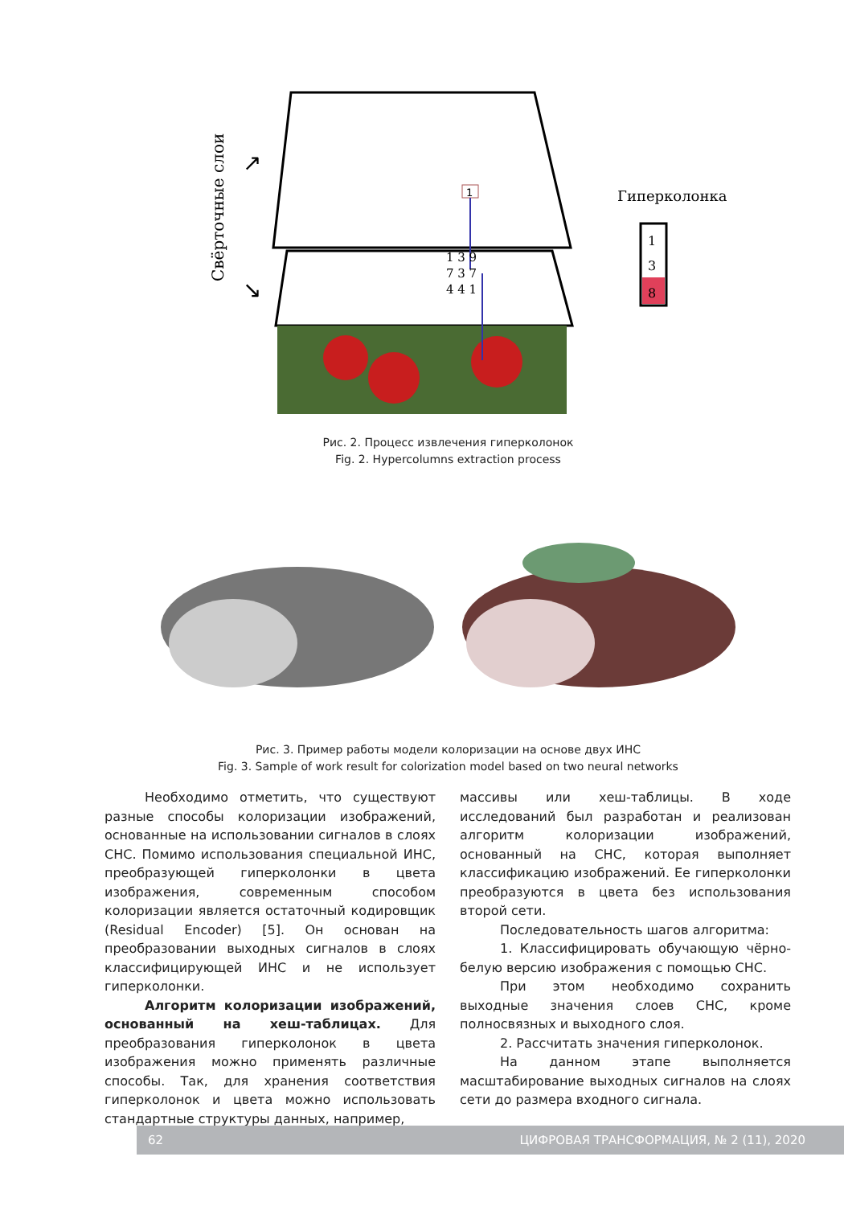Свёрточные слои
↗
↘
1
1 3 9
7 3 7
4 4 1
Гиперколонка
1
3
8
Рис. 2. Процесс извлечения гиперколонок
Fig. 2. Hypercolumns extraction process
Рис. 3. Пример работы модели колоризации на основе двух ИНС
Fig. 3. Sample of work result for colorization model based on two neural networks
Необходимо отметить, что существуют разные способы колоризации изображений, основанные на использовании сигналов в слоях СНС. Помимо использования специальной ИНС, преобразующей гиперколонки в цвета изображения, современным способом колоризации является остаточный кодировщик (Residual Encoder) [5]. Он основан на преобразовании выходных сигналов в слоях классифицирующей ИНС и не использует гиперколонки.
Алгоритм колоризации изображений, основанный на хеш-таблицах. Для преобразования гиперколонок в цвета изображения можно применять различные способы. Так, для хранения соответствия гиперколонок и цвета можно использовать стандартные структуры данных, например,
массивы или хеш-таблицы. В ходе исследований был разработан и реализован алгоритм колоризации изображений, основанный на СНС, которая выполняет классификацию изображений. Ее гиперколонки преобразуются в цвета без использования второй сети.
Последовательность шагов алгоритма:
1. Классифицировать обучающую чёрно-белую версию изображения с помощью СНС.
При этом необходимо сохранить выходные значения слоев СНС, кроме полносвязных и выходного слоя.
2. Рассчитать значения гиперколонок.
На данном этапе выполняется масштабирование выходных сигналов на слоях сети до размера входного сигнала.
62 ЦИФРОВАЯ ТРАНСФОРМАЦИЯ, № 2 (11), 2020